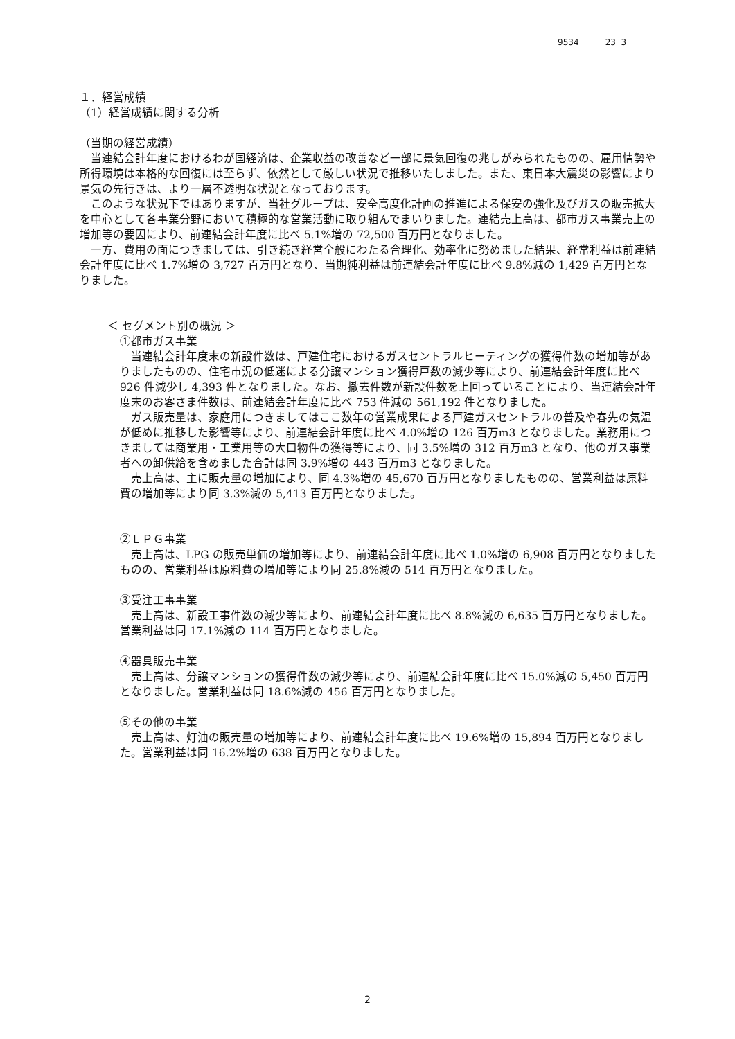9534 23 3
１．経営成績
（1）経営成績に関する分析
（当期の経営成績）
当連結会計年度におけるわが国経済は、企業収益の改善など一部に景気回復の兆しがみられたものの、雇用情勢や所得環境は本格的な回復には至らず、依然として厳しい状況で推移いたしました。また、東日本大震災の影響により景気の先行きは、より一層不透明な状況となっております。
このような状況下ではありますが、当社グループは、安全高度化計画の推進による保安の強化及びガスの販売拡大を中心として各事業分野において積極的な営業活動に取り組んでまいりました。連結売上高は、都市ガス事業売上の増加等の要因により、前連結会計年度に比べ 5.1%増の 72,500 百万円となりました。
一方、費用の面につきましては、引き続き経営全般にわたる合理化、効率化に努めました結果、経常利益は前連結会計年度に比べ 1.7%増の 3,727 百万円となり、当期純利益は前連結会計年度に比べ 9.8%減の 1,429 百万円となりました。
＜ セグメント別の概況 ＞
①都市ガス事業
当連結会計年度末の新設件数は、戸建住宅におけるガスセントラルヒーティングの獲得件数の増加等がありましたものの、住宅市況の低迷による分譲マンション獲得戸数の減少等により、前連結会計年度に比べ 926 件減少し 4,393 件となりました。なお、撤去件数が新設件数を上回っていることにより、当連結会計年度末のお客さま件数は、前連結会計年度に比べ 753 件減の 561,192 件となりました。
ガス販売量は、家庭用につきましてはここ数年の営業成果による戸建ガスセントラルの普及や春先の気温が低めに推移した影響等により、前連結会計年度に比べ 4.0%増の 126 百万m3 となりました。業務用につきましては商業用・工業用等の大口物件の獲得等により、同 3.5%増の 312 百万m3 となり、他のガス事業者への卸供給を含めました合計は同 3.9%増の 443 百万m3 となりました。
売上高は、主に販売量の増加により、同 4.3%増の 45,670 百万円となりましたものの、営業利益は原料費の増加等により同 3.3%減の 5,413 百万円となりました。
②ＬＰＧ事業
売上高は、LPG の販売単価の増加等により、前連結会計年度に比べ 1.0%増の 6,908 百万円となりましたものの、営業利益は原料費の増加等により同 25.8%減の 514 百万円となりました。
③受注工事事業
売上高は、新設工事件数の減少等により、前連結会計年度に比べ 8.8%減の 6,635 百万円となりました。営業利益は同 17.1%減の 114 百万円となりました。
④器具販売事業
売上高は、分譲マンションの獲得件数の減少等により、前連結会計年度に比べ 15.0%減の 5,450 百万円となりました。営業利益は同 18.6%減の 456 百万円となりました。
⑤その他の事業
売上高は、灯油の販売量の増加等により、前連結会計年度に比べ 19.6%増の 15,894 百万円となりました。営業利益は同 16.2%増の 638 百万円となりました。
2